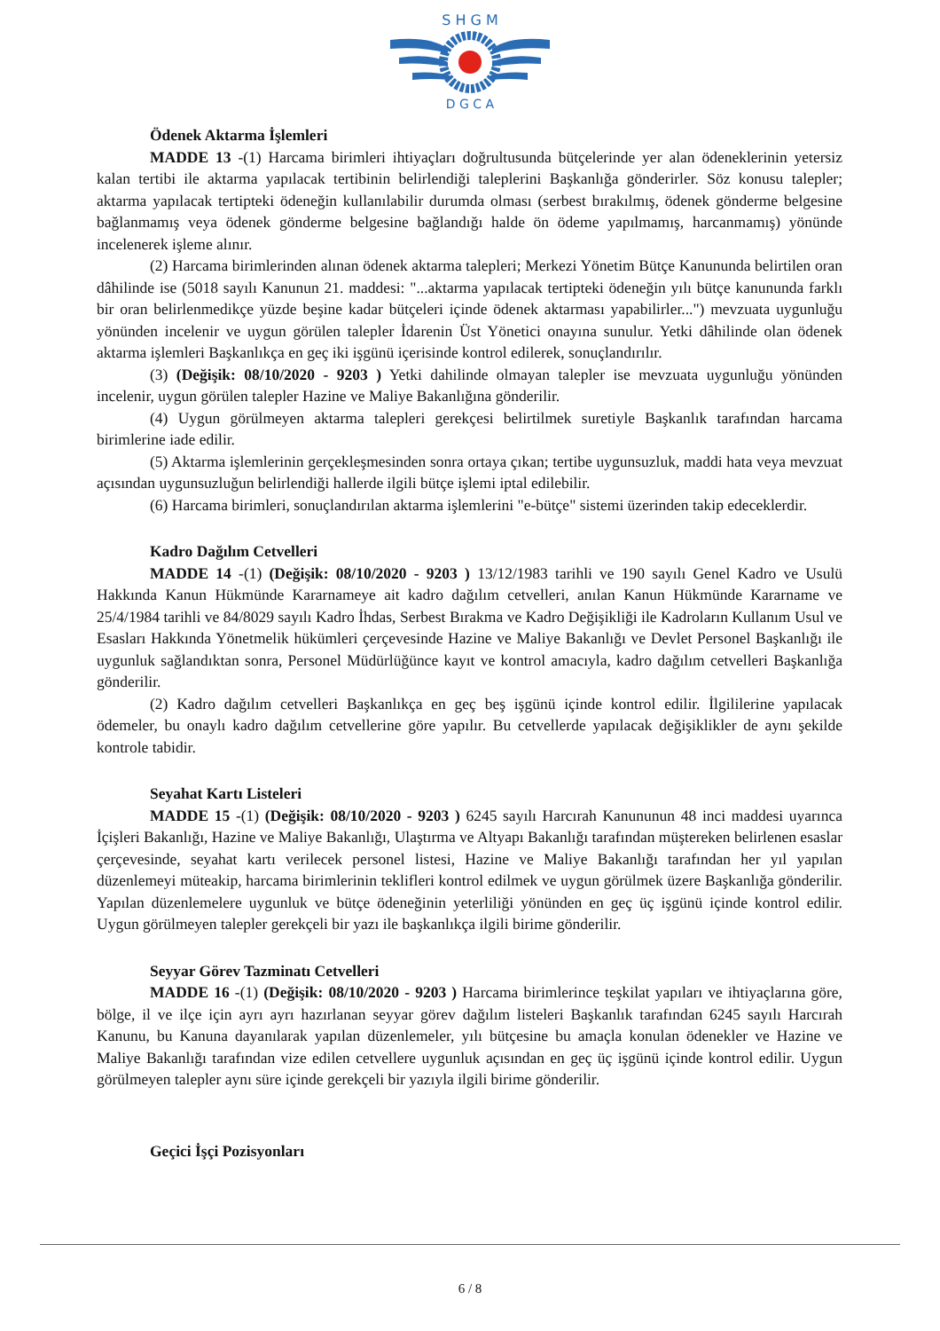S H G M
D G C A
Ödenek Aktarma İşlemleri
MADDE 13 -(1) Harcama birimleri ihtiyaçları doğrultusunda bütçelerinde yer alan ödeneklerinin yetersiz kalan tertibi ile aktarma yapılacak tertibinin belirlendiği taleplerini Başkanlığa gönderirler. Söz konusu talepler; aktarma yapılacak tertipteki ödeneğin kullanılabilir durumda olması (serbest bırakılmış, ödenek gönderme belgesine bağlanmamış veya ödenek gönderme belgesine bağlandığı halde ön ödeme yapılmamış, harcanmamış) yönünde incelenerek işleme alınır.
(2) Harcama birimlerinden alınan ödenek aktarma talepleri; Merkezi Yönetim Bütçe Kanununda belirtilen oran dâhilinde ise (5018 sayılı Kanunun 21. maddesi: "...aktarma yapılacak tertipteki ödeneğin yılı bütçe kanununda farklı bir oran belirlenmedikçe yüzde beşine kadar bütçeleri içinde ödenek aktarması yapabilirler...") mevzuata uygunluğu yönünden incelenir ve uygun görülen talepler İdarenin Üst Yönetici onayına sunulur. Yetki dâhilinde olan ödenek aktarma işlemleri Başkanlıkça en geç iki işgünü içerisinde kontrol edilerek, sonuçlandırılır.
(3) (Değişik: 08/10/2020 - 9203 ) Yetki dahilinde olmayan talepler ise mevzuata uygunluğu yönünden incelenir, uygun görülen talepler Hazine ve Maliye Bakanlığına gönderilir.
(4) Uygun görülmeyen aktarma talepleri gerekçesi belirtilmek suretiyle Başkanlık tarafından harcama birimlerine iade edilir.
(5) Aktarma işlemlerinin gerçekleşmesinden sonra ortaya çıkan; tertibe uygunsuzluk, maddi hata veya mevzuat açısından uygunsuzluğun belirlendiği hallerde ilgili bütçe işlemi iptal edilebilir.
(6) Harcama birimleri, sonuçlandırılan aktarma işlemlerini "e-bütçe" sistemi üzerinden takip edeceklerdir.
Kadro Dağılım Cetvelleri
MADDE 14 -(1) (Değişik: 08/10/2020 - 9203 ) 13/12/1983 tarihli ve 190 sayılı Genel Kadro ve Usulü Hakkında Kanun Hükmünde Kararnameye ait kadro dağılım cetvelleri, anılan Kanun Hükmünde Kararname ve 25/4/1984 tarihli ve 84/8029 sayılı Kadro İhdas, Serbest Bırakma ve Kadro Değişikliği ile Kadroların Kullanım Usul ve Esasları Hakkında Yönetmelik hükümleri çerçevesinde Hazine ve Maliye Bakanlığı ve Devlet Personel Başkanlığı ile uygunluk sağlandıktan sonra, Personel Müdürlüğünce kayıt ve kontrol amacıyla, kadro dağılım cetvelleri Başkanlığa gönderilir.
(2) Kadro dağılım cetvelleri Başkanlıkça en geç beş işgünü içinde kontrol edilir. İlgililerine yapılacak ödemeler, bu onaylı kadro dağılım cetvellerine göre yapılır. Bu cetvellerde yapılacak değişiklikler de aynı şekilde kontrole tabidir.
Seyahat Kartı Listeleri
MADDE 15 -(1) (Değişik: 08/10/2020 - 9203 ) 6245 sayılı Harcırah Kanununun 48 inci maddesi uyarınca İçişleri Bakanlığı, Hazine ve Maliye Bakanlığı, Ulaştırma ve Altyapı Bakanlığı tarafından müştereken belirlenen esaslar çerçevesinde, seyahat kartı verilecek personel listesi, Hazine ve Maliye Bakanlığı tarafından her yıl yapılan düzenlemeyi müteakip, harcama birimlerinin teklifleri kontrol edilmek ve uygun görülmek üzere Başkanlığa gönderilir. Yapılan düzenlemelere uygunluk ve bütçe ödeneğinin yeterliliği yönünden en geç üç işgünü içinde kontrol edilir. Uygun görülmeyen talepler gerekçeli bir yazı ile başkanlıkça ilgili birime gönderilir.
Seyyar Görev Tazminatı Cetvelleri
MADDE 16 -(1) (Değişik: 08/10/2020 - 9203 ) Harcama birimlerince teşkilat yapıları ve ihtiyaçlarına göre, bölge, il ve ilçe için ayrı ayrı hazırlanan seyyar görev dağılım listeleri Başkanlık tarafından 6245 sayılı Harcırah Kanunu, bu Kanuna dayanılarak yapılan düzenlemeler, yılı bütçesine bu amaçla konulan ödenekler ve Hazine ve Maliye Bakanlığı tarafından vize edilen cetvellere uygunluk açısından en geç üç işgünü içinde kontrol edilir. Uygun görülmeyen talepler aynı süre içinde gerekçeli bir yazıyla ilgili birime gönderilir.
Geçici İşçi Pozisyonları
6 / 8